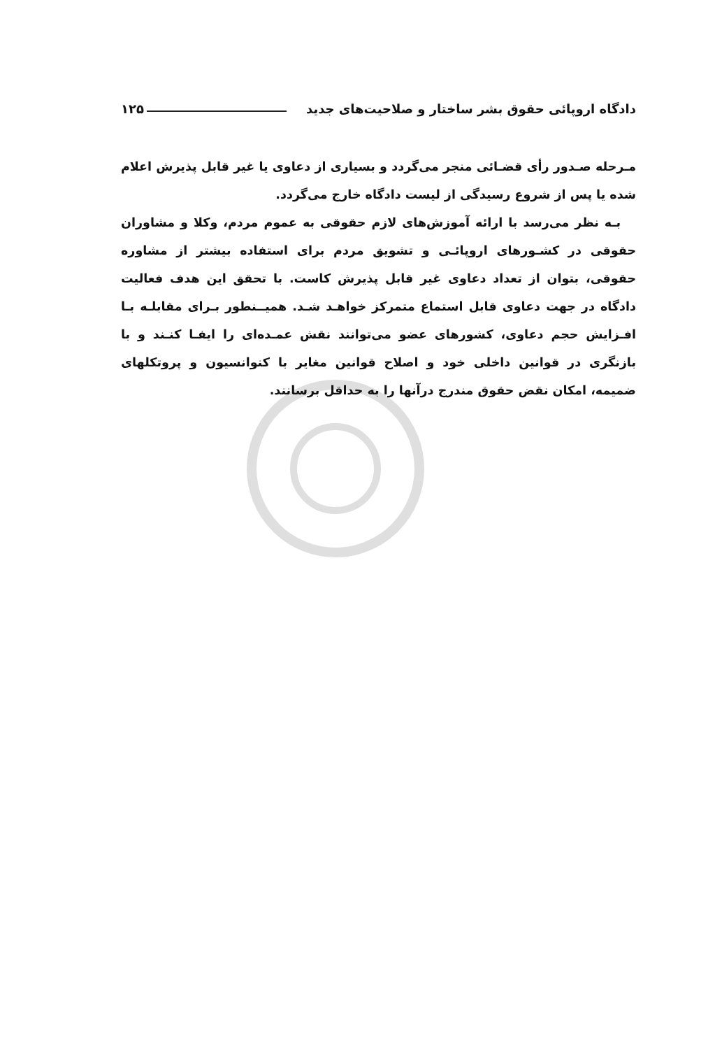دادگاه اروپائی حقوق بشر ساختار و صلاحیت‌های جدید ۱۲۵
مـرحله صـدور رأی قضـائی منجر می‌گردد و بسیاری از دعاوی یا غیر قابل پذیرش اعلام شده یا پس از شروع رسیدگی از لیست دادگاه خارج می‌گردد.
بـه نظر می‌رسد با ارائه آموزش‌های لازم حقوقی به عموم مردم، وکلا و مشاوران حقوقی در کشـورهای اروپائـی و تشویق مردم برای استفاده بیشتر از مشاوره حقوقی، بتوان از تعداد دعاوی غیر قابل پذیرش کاست. با تحقق این هدف فعالیت دادگاه در جهت دعاوی قابل استماع متمرکز خواهـد شـد. همیــنطور بـرای مقابلـه بـا افـزایش حجم دعاوی، کشورهای عضو می‌توانند نقش عمـده‌ای را ایفـا کنـند و با بازنگری در قوانین داخلی خود و اصلاح قوانین مغایر با کنوانسیون و پروتکلهای ضمیمه، امکان نقض حقوق مندرج درآنها را به حداقل برسانند.